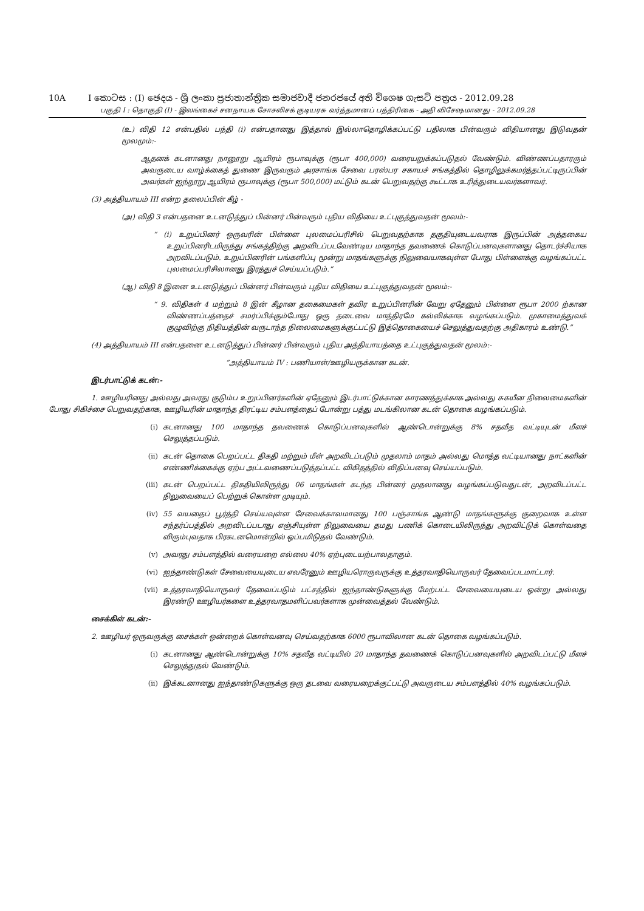10A I කොටස : (I) ඡෙදය - ශ්‍රී ලංකා ප්‍රජාතාන්ත්‍රික සමාජවාදී ජනරජයේ අති විශෙෂ ගැසට් පත්‍රය - 2012.09.28
பகுதி I : தொகுதி (I) - இலங்கைச் சனநாயக சோசலிசக் குடியரசு வர்த்தமானப் பத்திரிகை - அதி விசேஷமானது - 2012.09.28
(உ) விதி 12 என்பதில் பந்தி (i) என்பதானது இத்தால் இல்லாதொழிக்கப்பட்டு பதிலாக பின்வரும் விதியானது இடுவதன் மூலமும்:-
ஆதனக் கடனானது நானூறு ஆயிரம் ரூபாவுக்கு (ரூபா 400,000) வரையறுக்கப்படுதல் வேண்டும். விண்ணப்பதாரரும் அவருடைய வாழ்க்கைத் துணை இருவரும் அரசாங்க சேவை பரஸ்பர சகாயச் சங்கத்தில் தொழிலுக்கமர்த்தப்பட்டிருப்பின் அவர்கள் ஐந்நூறு ஆயிரம் ரூபாவுக்கு (ரூபா 500,000) மட்டும் கடன் பெறுவதற்கு கூட்டாக உரித்துடையவர்களாவர்.
(3) அத்தியாயம் III என்ற தலைப்பின் கீழ் -
(அ) விதி 3 என்பதனை உடனடுத்துப் பின்னர் பின்வரும் புதிய விதியை உட்புகுத்துவதன் மூலம்:-
“ (i) உறுப்பினர் ஒருவரின் பிள்ளை புலமைப்பரிசில் பெறுவதற்காக தகுதியுடையவராக இருப்பின் அத்தகைய உறுப்பினரிடமிருந்து சங்கத்திற்கு அறவிடப்படவேண்டிய மாதாந்த தவணைக் கொடுப்பனவுகளானது தொடர்ச்சியாக அறவிடப்படும். உறுப்பினரின் பங்களிப்பு மூன்று மாதங்களுக்கு நிலுவையாகவுள்ள போது பிள்ளைக்கு வழங்கப்பட்ட புலமைப்பரிசிலானது இரத்துச் செய்யப்படும்.”
(ஆ) விதி 8 இனை உடனடுத்துப் பின்னர் பின்வரும் புதிய விதியை உட்புகுத்துவதன் மூலம்:-
“ 9. விதிகள் 4 மற்றும் 8 இன் கீழான தகைமைகள் தவிர உறுப்பினரின் வேறு ஏதேனும் பிள்ளை ரூபா 2000 ற்கான விண்ணப்பத்தைச் சமர்ப்பிக்கும்போது ஒரு தடைவை மாத்திரமே கல்விக்காக வழங்கப்படும். முகாமைத்துவக் குழுவிற்கு நிதியத்தின் வருடாந்த நிலைமைகளுக்குட்பட்டு இத்தொகையைச் செலுத்துவதற்கு அதிகாரம் உண்டு.”
(4) அத்தியாயம் III என்பதனை உடனடுத்துப் பின்னர் பின்வரும் புதிய அத்தியாயத்தை உட்புகுத்துவதன் மூலம்:-
“அத்தியாயம் IV : பணியாள்/ஊழியருக்கான கடன்.
இடர்பாட்டுக் கடன்:-
1. ஊழியரினது அல்லது அவரது குடும்ப உறுப்பினர்களின் ஏதேனும் இடர்பாட்டுக்கான காரணத்துக்காக அல்லது சுகயீன நிலைமைகளின் போது சிகிச்சை பெறுவதற்காக, ஊழியரின் மாதாந்த திரட்டிய சம்பளத்தைப் போன்று பத்து மடங்கிலான கடன் தொகை வழங்கப்படும்.
(i) கடனானது 100 மாதாந்த தவணைக் கொடுப்பனவுகளில் ஆண்டொன்றுக்கு 8% சதவீத வட்டியுடன் மீளச் செலுத்தப்படும்.
(ii) கடன் தொகை பெறப்பட்ட திகதி மற்றும் மீள் அறவிடப்படும் முதலாம் மாதம் அல்லது மொத்த வட்டியானது நாட்களின் எண்ணிக்கைக்கு ஏற்ப அட்டவணைப்படுத்தப்பட்ட விகிதத்தில் விதிப்பனவு செய்யப்படும்.
(iii) கடன் பெறப்பட்ட திகதியிலிருந்து 06 மாதங்கள் கடந்த பின்னர் முதலானது வழங்கப்படுவதுடன், அறவிடப்பட்ட நிலுவையைப் பெற்றுக் கொள்ள முடியும்.
(iv) 55 வயதைப் பூர்த்தி செய்யவுள்ள சேவைக்காலமானது 100 பஞ்சாங்க ஆண்டு மாதங்களுக்கு குறைவாக உள்ள சந்தர்ப்பத்தில் அறவிடப்படாது எஞ்சியுள்ள நிலுவையை தமது பணிக் கொடையிலிருந்து அறவிட்டுக் கொள்வதை விரும்புவதாக பிரகடனமொன்றில் ஒப்பமிடுதல் வேண்டும்.
(v) அவரது சம்பளத்தில் வரையறை எல்லை 40% ஏற்புடையற்பாலதாகும்.
(vi) ஐந்தாண்டுகள் சேவையையுடைய எவரேனும் ஊழியரொருவருக்கு உத்தரவாதியொருவர் தேவைப்படமாட்டார்.
(vii) உத்தரவாதியொருவர் தேவைப்படும் பட்சத்தில் ஐந்தாண்டுகளுக்கு மேற்பட்ட சேவையையுடைய ஒன்று அல்லது இரண்டு ஊழியர்களை உத்தரவாதமளிப்பவர்களாக முன்வைத்தல் வேண்டும்.
சைக்கிள் கடன்:-
2. ஊழியர் ஒருவருக்கு சைக்கள் ஒன்றைக் கொள்வனவு செய்வதற்காக 6000 ரூபாவிலான கடன் தொகை வழங்கப்படும்.
(i) கடனானது ஆண்டொன்றுக்கு 10% சதவீத வட்டியில் 20 மாதாந்த தவணைக் கொடுப்பனவுகளில் அறவிடப்பட்டு மீளச் செலுத்துதல் வேண்டும்.
(ii) இக்கடனானது ஐந்தாண்டுகளுக்கு ஒரு தடவை வரையறைக்குட்பட்டு அவருடைய சம்பளத்தில் 40% வழங்கப்படும்.